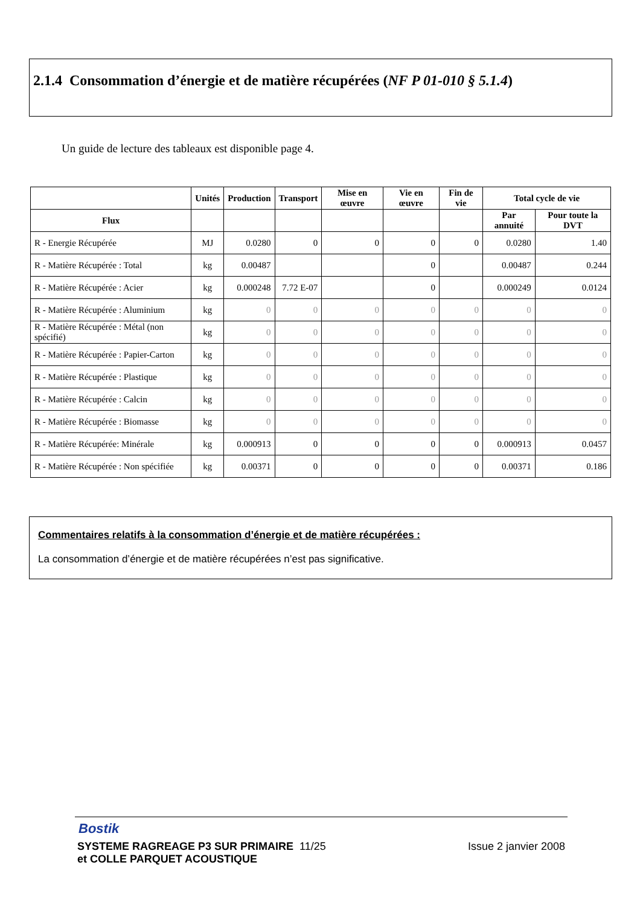2.1.4 Consommation d’énergie et de matière récupérées (NF P 01-010 § 5.1.4)
Un guide de lecture des tableaux est disponible page 4.
| | Unités | Production | Transport | Mise en œuvre | Vie en œuvre | Fin de vie | Total cycle de vie | |
| --- | --- | --- | --- | --- | --- | --- | --- | --- |
| Flux | | | | | | | Par annuité | Pour toute la DVT |
| R - Energie Récupérée | MJ | 0.0280 | 0 | 0 | 0 | 0 | 0.0280 | 1.40 |
| R - Matière Récupérée : Total | kg | 0.00487 | | | 0 | | 0.00487 | 0.244 |
| R - Matière Récupérée : Acier | kg | 0.000248 | 7.72 E-07 | | 0 | | 0.000249 | 0.0124 |
| R - Matière Récupérée : Aluminium | kg | 0 | 0 | 0 | 0 | 0 | 0 | 0 |
| R - Matière Récupérée : Métal (non spécifié) | kg | 0 | 0 | 0 | 0 | 0 | 0 | 0 |
| R - Matière Récupérée : Papier-Carton | kg | 0 | 0 | 0 | 0 | 0 | 0 | 0 |
| R - Matière Récupérée : Plastique | kg | 0 | 0 | 0 | 0 | 0 | 0 | 0 |
| R - Matière Récupérée : Calcin | kg | 0 | 0 | 0 | 0 | 0 | 0 | 0 |
| R - Matière Récupérée : Biomasse | kg | 0 | 0 | 0 | 0 | 0 | 0 | 0 |
| R - Matière Récupérée: Minérale | kg | 0.000913 | 0 | 0 | 0 | 0 | 0.000913 | 0.0457 |
| R - Matière Récupérée : Non spécifiée | kg | 0.00371 | 0 | 0 | 0 | 0 | 0.00371 | 0.186 |
Commentaires relatifs à la consommation d’énergie et de matière récupérées :
La consommation d’énergie et de matière récupérées n’est pas significative.
Bostik
SYSTEME RAGREAGE P3 SUR PRIMAIRE 11/25
et COLLE PARQUET ACOUSTIQUE Issue 2 janvier 2008